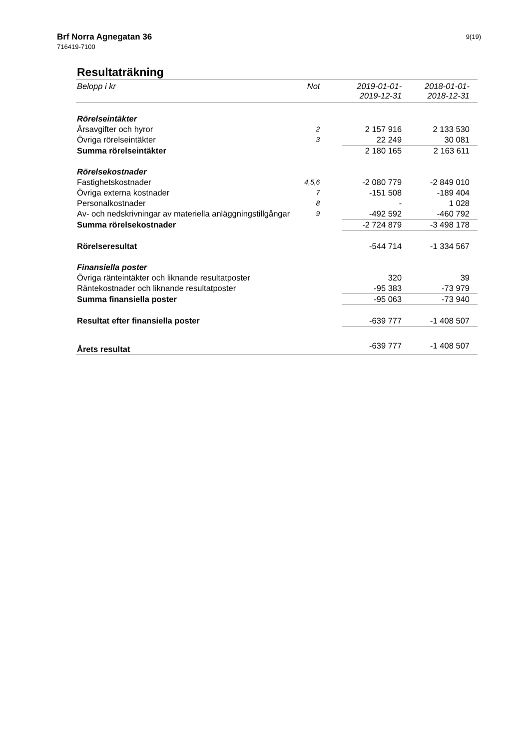Brf Norra Agnegatan 36
716419-7100
9(19)
Resultaträkning
| Belopp i kr | Not | 2019-01-01- 2019-12-31 | 2018-01-01- 2018-12-31 |
| --- | --- | --- | --- |
| Rörelseintäkter | | | |
| Årsavgifter och hyror | 2 | 2 157 916 | 2 133 530 |
| Övriga rörelseintäkter | 3 | 22 249 | 30 081 |
| Summa rörelseintäkter | | 2 180 165 | 2 163 611 |
| Rörelsekostnader | | | |
| Fastighetskostnader | 4,5,6 | -2 080 779 | -2 849 010 |
| Övriga externa kostnader | 7 | -151 508 | -189 404 |
| Personalkostnader | 8 | - | 1 028 |
| Av- och nedskrivningar av materiella anläggningstillgångar | 9 | -492 592 | -460 792 |
| Summa rörelsekostnader | | -2 724 879 | -3 498 178 |
| Rörelseresultat | | -544 714 | -1 334 567 |
| Finansiella poster | | | |
| Övriga ränteintäkter och liknande resultatposter | | 320 | 39 |
| Räntekostnader och liknande resultatposter | | -95 383 | -73 979 |
| Summa finansiella poster | | -95 063 | -73 940 |
| Resultat efter finansiella poster | | -639 777 | -1 408 507 |
| Årets resultat | | -639 777 | -1 408 507 |